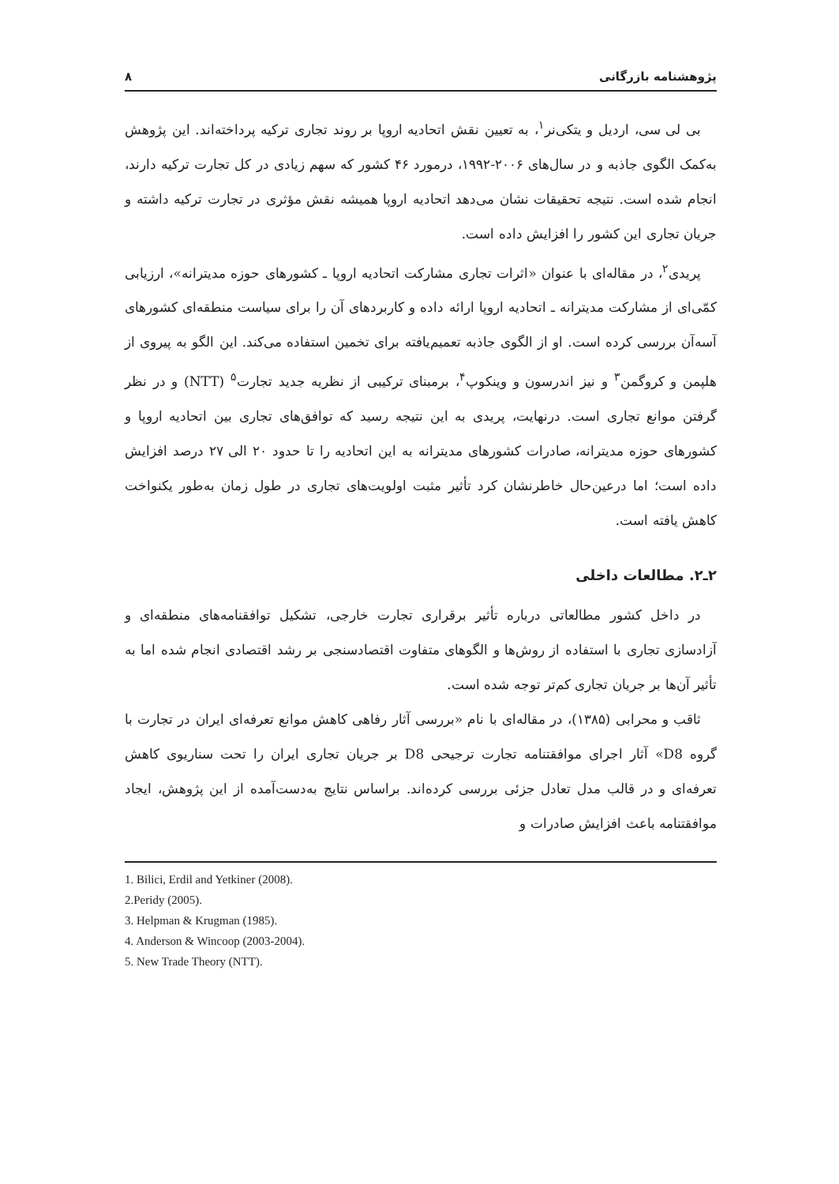پژوهشنامه بازرگانی ۸
بی لی سی، اردیل و یتکی‌نر<sup>۱</sup>، به تعیین نقش اتحادیه اروپا بر روند تجاری ترکیه پرداخته‌اند. این پژوهش به‌کمک الگوی جاذبه و در سال‌های ۲۰۰۶-۱۹۹۲، درمورد ۴۶ کشور که سهم زیادی در کل تجارت ترکیه دارند، انجام شده است. نتیجه تحقیقات نشان می‌دهد اتحادیه اروپا همیشه نقش مؤثری در تجارت ترکیه داشته و جریان تجاری این کشور را افزایش داده است.
پریدی<sup>۲</sup>، در مقاله‌ای با عنوان «اثرات تجاری مشارکت اتحادیه اروپا ـ کشورهای حوزه مدیترانه»، ارزیابی کمّی‌ای از مشارکت مدیترانه ـ اتحادیه اروپا ارائه داده و کاربردهای آن را برای سیاست منطقه‌ای کشورهای آسه‌آن بررسی کرده است. او از الگوی جاذبه تعمیم‌یافته برای تخمین استفاده می‌کند. این الگو به پیروی از هلپمن و کروگمن<sup>۳</sup> و نیز اندرسون و وینکوپ<sup>۴</sup>، برمبنای ترکیبی از نظریه جدید تجارت<sup>۵</sup> (NTT) و در نظر گرفتن موانع تجاری است. درنهایت، پریدی به این نتیجه رسید که توافق‌های تجاری بین اتحادیه اروپا و کشورهای حوزه مدیترانه، صادرات کشورهای مدیترانه به این اتحادیه را تا حدود ۲۰ الی ۲۷ درصد افزایش داده است؛ اما درعین‌حال خاطرنشان کرد تأثیر مثبت اولویت‌های تجاری در طول زمان به‌طور یکنواخت کاهش یافته است.
۲ـ۲. مطالعات داخلی
در داخل کشور مطالعاتی درباره تأثیر برقراری تجارت خارجی، تشکیل توافقنامه‌های منطقه‌ای و آزادسازی تجاری با استفاده از روش‌ها و الگوهای متفاوت اقتصادسنجی بر رشد اقتصادی انجام شده اما به تأثیر آن‌ها بر جریان تجاری کم‌تر توجه شده است.
ثاقب و محرابی (۱۳۸۵)، در مقاله‌ای با نام «بررسی آثار رفاهی کاهش موانع تعرفه‌ای ایران در تجارت با گروه D8» آثار اجرای موافقتنامه تجارت ترجیحی D8 بر جریان تجاری ایران را تحت سناریوی کاهش تعرفه‌ای و در قالب مدل تعادل جزئی بررسی کرده‌اند. براساس نتایج به‌دست‌آمده از این پژوهش، ایجاد موافقتنامه باعث افزایش صادرات و
1. Bilici, Erdil and Yetkiner (2008).
2.Peridy (2005).
3. Helpman & Krugman (1985).
4. Anderson & Wincoop (2003-2004).
5. New Trade Theory (NTT).